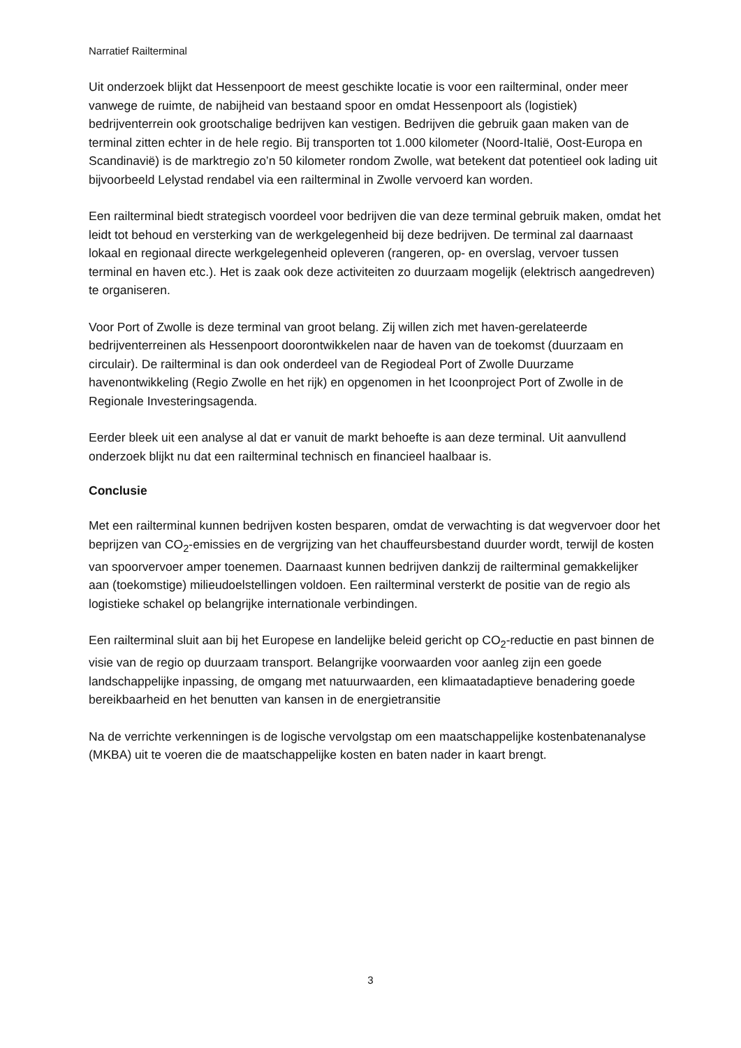Narratief Railterminal
Uit onderzoek blijkt dat Hessenpoort de meest geschikte locatie is voor een railterminal, onder meer vanwege de ruimte, de nabijheid van bestaand spoor en omdat Hessenpoort als (logistiek) bedrijventerrein ook grootschalige bedrijven kan vestigen. Bedrijven die gebruik gaan maken van de terminal zitten echter in de hele regio. Bij transporten tot 1.000 kilometer (Noord-Italië, Oost-Europa en Scandinavië) is de marktregio zo’n 50 kilometer rondom Zwolle, wat betekent dat potentieel ook lading uit bijvoorbeeld Lelystad rendabel via een railterminal in Zwolle vervoerd kan worden.
Een railterminal biedt strategisch voordeel voor bedrijven die van deze terminal gebruik maken, omdat het leidt tot behoud en versterking van de werkgelegenheid bij deze bedrijven. De terminal zal daarnaast lokaal en regionaal directe werkgelegenheid opleveren (rangeren, op- en overslag, vervoer tussen terminal en haven etc.). Het is zaak ook deze activiteiten zo duurzaam mogelijk (elektrisch aangedreven) te organiseren.
Voor Port of Zwolle is deze terminal van groot belang. Zij willen zich met haven-gerelateerde bedrijventerreinen als Hessenpoort doorontwikkelen naar de haven van de toekomst (duurzaam en circulair). De railterminal is dan ook onderdeel van de Regiodeal Port of Zwolle Duurzame havenontwikkeling (Regio Zwolle en het rijk) en opgenomen in het Icoonproject Port of Zwolle in de Regionale Investeringsagenda.
Eerder bleek uit een analyse al dat er vanuit de markt behoefte is aan deze terminal. Uit aanvullend onderzoek blijkt nu dat een railterminal technisch en financieel haalbaar is.
Conclusie
Met een railterminal kunnen bedrijven kosten besparen, omdat de verwachting is dat wegvervoer door het beprijzen van CO<sub>2</sub>-emissies en de vergrijzing van het chauffeursbestand duurder wordt, terwijl de kosten van spoorvervoer amper toenemen. Daarnaast kunnen bedrijven dankzij de railterminal gemakkelijker aan (toekomstige) milieudoelstellingen voldoen. Een railterminal versterkt de positie van de regio als logistieke schakel op belangrijke internationale verbindingen.
Een railterminal sluit aan bij het Europese en landelijke beleid gericht op CO<sub>2</sub>-reductie en past binnen de visie van de regio op duurzaam transport. Belangrijke voorwaarden voor aanleg zijn een goede landschappelijke inpassing, de omgang met natuurwaarden, een klimaatadaptieve benadering goede bereikbaarheid en het benutten van kansen in de energietransitie
Na de verrichte verkenningen is de logische vervolgstap om een maatschappelijke kostenbatenanalyse (MKBA) uit te voeren die de maatschappelijke kosten en baten nader in kaart brengt.
3